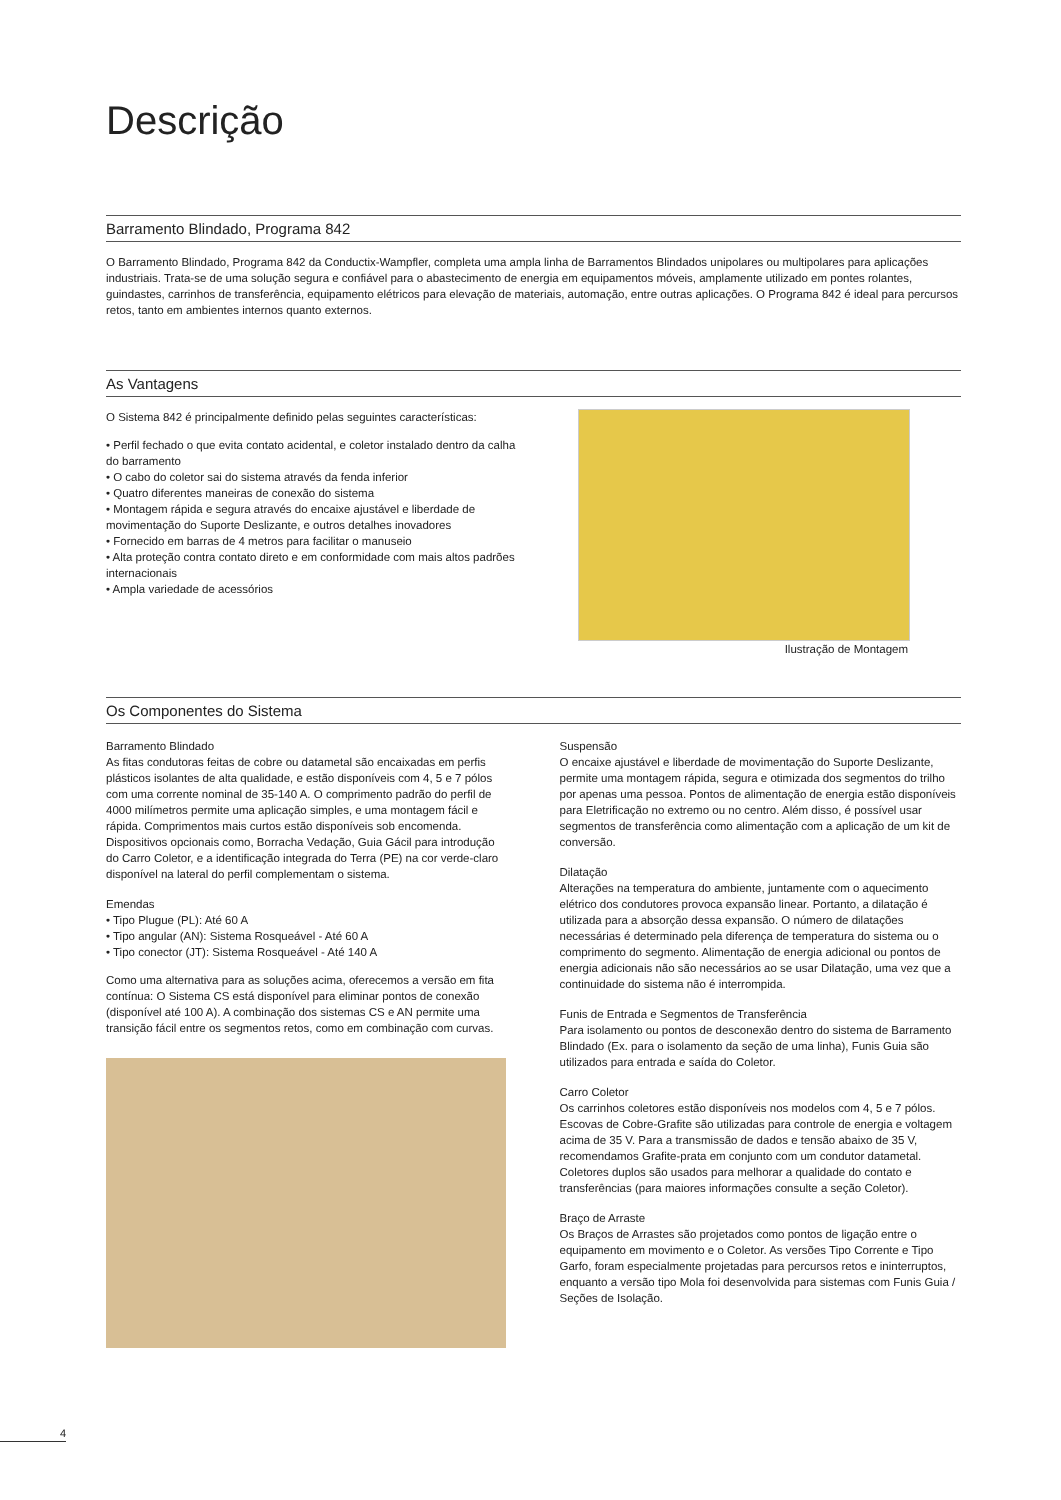Descrição
Barramento Blindado, Programa 842
O Barramento Blindado, Programa 842 da Conductix-Wampfler, completa uma ampla linha de Barramentos Blindados unipolares ou multipolares para aplicações industriais. Trata-se de uma solução segura e confiável para o abastecimento de energia em equipamentos móveis, amplamente utilizado em pontes rolantes, guindastes, carrinhos de transferência, equipamento elétricos para elevação de materiais, automação, entre outras aplicações. O Programa 842 é ideal para percursos retos, tanto em ambientes internos quanto externos.
As Vantagens
O Sistema 842 é principalmente definido pelas seguintes características:
• Perfil fechado o que evita contato acidental, e coletor instalado dentro da calha do barramento
• O cabo do coletor sai do sistema através da fenda inferior
• Quatro diferentes maneiras de conexão do sistema
• Montagem rápida e segura através do encaixe ajustável e liberdade de movimentação do Suporte Deslizante, e outros detalhes inovadores
• Fornecido em barras de 4 metros para facilitar o manuseio
• Alta proteção contra contato direto e em conformidade com mais altos padrões internacionais
• Ampla variedade de acessórios
Ilustração de Montagem
Os Componentes do Sistema
Barramento Blindado
As fitas condutoras feitas de cobre ou datametal são encaixadas em perfis plásticos isolantes de alta qualidade, e estão disponíveis com 4, 5 e 7 pólos com uma corrente nominal de 35-140 A. O comprimento padrão do perfil de 4000 milímetros permite uma aplicação simples, e uma montagem fácil e rápida. Comprimentos mais curtos estão disponíveis sob encomenda. Dispositivos opcionais como, Borracha Vedação, Guia Gácil para introdução do Carro Coletor, e a identificação integrada do Terra (PE) na cor verde-claro disponível na lateral do perfil complementam o sistema.
Emendas
• Tipo Plugue (PL): Até 60 A
• Tipo angular (AN): Sistema Rosqueável - Até 60 A
• Tipo conector (JT): Sistema Rosqueável - Até 140 A
Como uma alternativa para as soluções acima, oferecemos a versão em fita contínua: O Sistema CS está disponível para eliminar pontos de conexão (disponível até 100 A). A combinação dos sistemas CS e AN permite uma transição fácil entre os segmentos retos, como em combinação com curvas.
Suspensão
O encaixe ajustável e liberdade de movimentação do Suporte Deslizante, permite uma montagem rápida, segura e otimizada dos segmentos do trilho por apenas uma pessoa. Pontos de alimentação de energia estão disponíveis para Eletrificação no extremo ou no centro. Além disso, é possível usar segmentos de transferência como alimentação com a aplicação de um kit de conversão.
Dilatação
Alterações na temperatura do ambiente, juntamente com o aquecimento elétrico dos condutores provoca expansão linear. Portanto, a dilatação é utilizada para a absorção dessa expansão. O número de dilatações necessárias é determinado pela diferença de temperatura do sistema ou o comprimento do segmento. Alimentação de energia adicional ou pontos de energia adicionais não são necessários ao se usar Dilatação, uma vez que a continuidade do sistema não é interrompida.
Funis de Entrada e Segmentos de Transferência
Para isolamento ou pontos de desconexão dentro do sistema de Barramento Blindado (Ex. para o isolamento da seção de uma linha), Funis Guia são utilizados para entrada e saída do Coletor.
Carro Coletor
Os carrinhos coletores estão disponíveis nos modelos com 4, 5 e 7 pólos. Escovas de Cobre-Grafite são utilizadas para controle de energia e voltagem acima de 35 V. Para a transmissão de dados e tensão abaixo de 35 V, recomendamos Grafite-prata em conjunto com um condutor datametal. Coletores duplos são usados para melhorar a qualidade do contato e transferências (para maiores informações consulte a seção Coletor).
Braço de Arraste
Os Braços de Arrastes são projetados como pontos de ligação entre o equipamento em movimento e o Coletor. As versões Tipo Corrente e Tipo Garfo, foram especialmente projetadas para percursos retos e ininterruptos, enquanto a versão tipo Mola foi desenvolvida para sistemas com Funis Guia / Seções de Isolação.
4